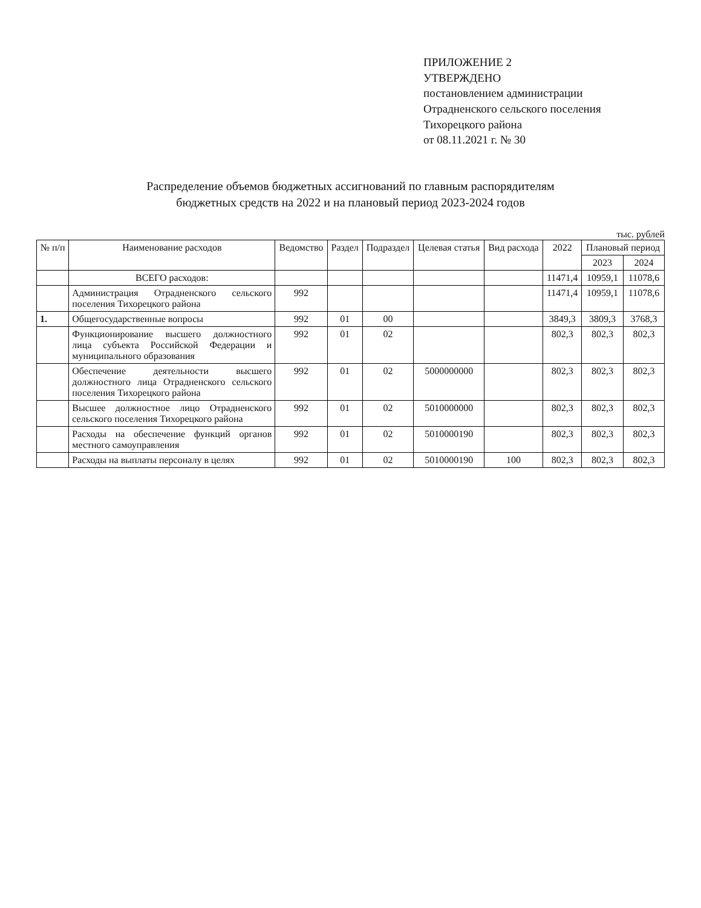ПРИЛОЖЕНИЕ 2
УТВЕРЖДЕНО
постановлением администрации
Отрадненского сельского поселения
Тихорецкого района
от 08.11.2021 г. № 30
Распределение объемов бюджетных ассигнований по главным распорядителям
бюджетных средств на 2022 и на плановый период 2023-2024 годов
тыс. рублей
| № п/п | Наименование расходов | Ведомство | Раздел | Подраздел | Целевая статья | Вид расхода | 2022 | Плановый период | |
| --- | --- | --- | --- | --- | --- | --- | --- | --- | --- |
| | | | | | | | | 2023 | 2024 |
| | ВСЕГО расходов: | | | | | | 11471,4 | 10959,1 | 11078,6 |
| | Администрация Отрадненского сельского поселения Тихорецкого района | 992 | | | | | 11471,4 | 10959,1 | 11078,6 |
| 1. | Общегосударственные вопросы | 992 | 01 | 00 | | | 3849,3 | 3809,3 | 3768,3 |
| | Функционирование высшего должностного лица субъекта Российской Федерации и муниципального образования | 992 | 01 | 02 | | | 802,3 | 802,3 | 802,3 |
| | Обеспечение деятельности высшего должностного лица Отрадненского сельского поселения Тихорецкого района | 992 | 01 | 02 | 5000000000 | | 802,3 | 802,3 | 802,3 |
| | Высшее должностное лицо Отрадненского сельского поселения Тихорецкого района | 992 | 01 | 02 | 5010000000 | | 802,3 | 802,3 | 802,3 |
| | Расходы на обеспечение функций органов местного самоуправления | 992 | 01 | 02 | 5010000190 | | 802,3 | 802,3 | 802,3 |
| | Расходы на выплаты персоналу в целях | 992 | 01 | 02 | 5010000190 | 100 | 802,3 | 802,3 | 802,3 |